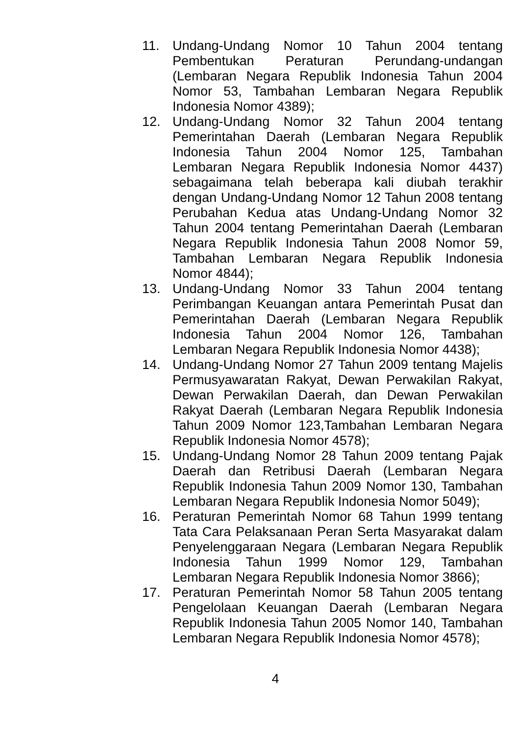11. Undang-Undang Nomor 10 Tahun 2004 tentang Pembentukan Peraturan Perundang-undangan (Lembaran Negara Republik Indonesia Tahun 2004 Nomor 53, Tambahan Lembaran Negara Republik Indonesia Nomor 4389);
12. Undang-Undang Nomor 32 Tahun 2004 tentang Pemerintahan Daerah (Lembaran Negara Republik Indonesia Tahun 2004 Nomor 125, Tambahan Lembaran Negara Republik Indonesia Nomor 4437) sebagaimana telah beberapa kali diubah terakhir dengan Undang-Undang Nomor 12 Tahun 2008 tentang Perubahan Kedua atas Undang-Undang Nomor 32 Tahun 2004 tentang Pemerintahan Daerah (Lembaran Negara Republik Indonesia Tahun 2008 Nomor 59, Tambahan Lembaran Negara Republik Indonesia Nomor 4844);
13. Undang-Undang Nomor 33 Tahun 2004 tentang Perimbangan Keuangan antara Pemerintah Pusat dan Pemerintahan Daerah (Lembaran Negara Republik Indonesia Tahun 2004 Nomor 126, Tambahan Lembaran Negara Republik Indonesia Nomor 4438);
14. Undang-Undang Nomor 27 Tahun 2009 tentang Majelis Permusyawaratan Rakyat, Dewan Perwakilan Rakyat, Dewan Perwakilan Daerah, dan Dewan Perwakilan Rakyat Daerah (Lembaran Negara Republik Indonesia Tahun 2009 Nomor 123,Tambahan Lembaran Negara Republik Indonesia Nomor 4578);
15. Undang-Undang Nomor 28 Tahun 2009 tentang Pajak Daerah dan Retribusi Daerah (Lembaran Negara Republik Indonesia Tahun 2009 Nomor 130, Tambahan Lembaran Negara Republik Indonesia Nomor 5049);
16. Peraturan Pemerintah Nomor 68 Tahun 1999 tentang Tata Cara Pelaksanaan Peran Serta Masyarakat dalam Penyelenggaraan Negara (Lembaran Negara Republik Indonesia Tahun 1999 Nomor 129, Tambahan Lembaran Negara Republik Indonesia Nomor 3866);
17. Peraturan Pemerintah Nomor 58 Tahun 2005 tentang Pengelolaan Keuangan Daerah (Lembaran Negara Republik Indonesia Tahun 2005 Nomor 140, Tambahan Lembaran Negara Republik Indonesia Nomor 4578);
4